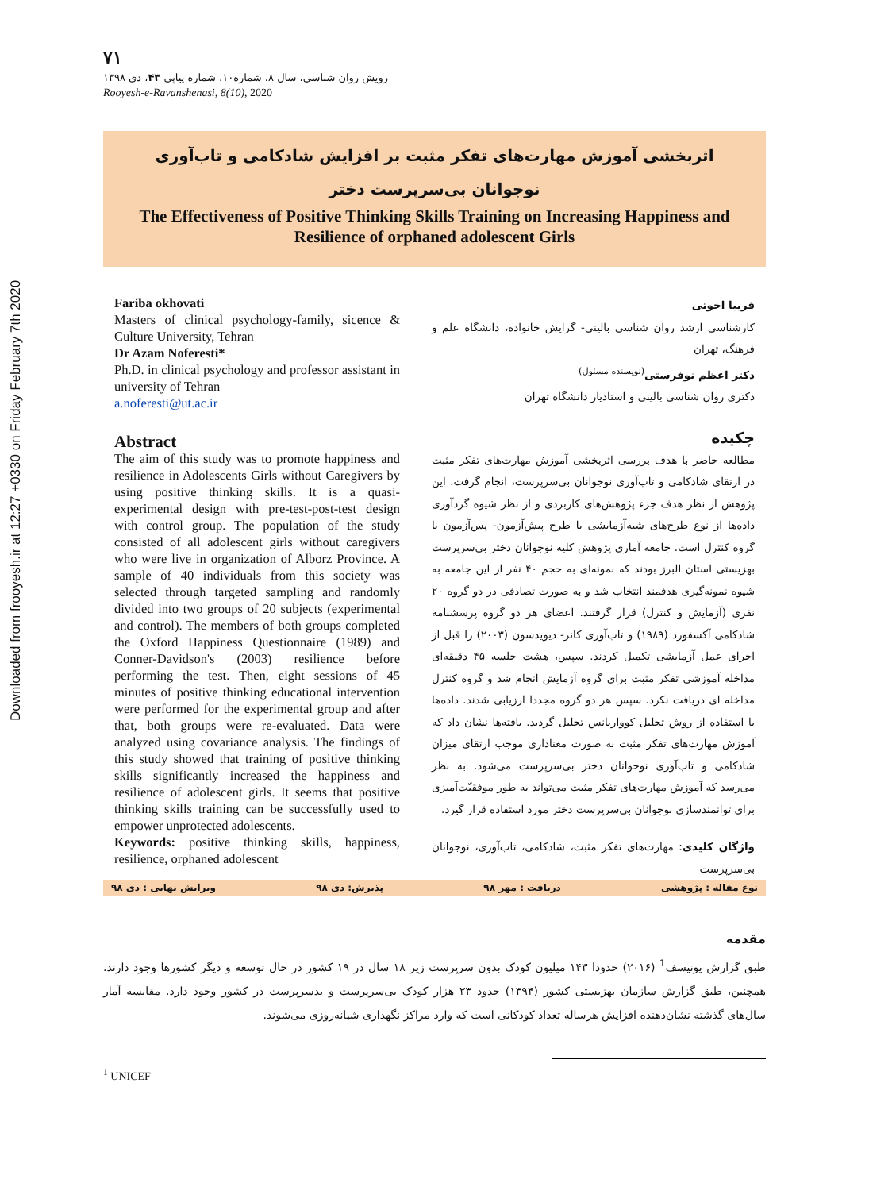Downloaded from frooyesh.ir at 12:27 +0330 on Friday February 7th 2020
۷۱
رویش روان شناسی، سال ۸، شماره۱۰، شماره پیاپی ۴۳، دی ۱۳۹۸
Rooyesh-e-Ravanshenasi, 8(10), 2020
اثربخشی آموزش مهارت‌های تفکر مثبت بر افزایش شادکامی و تاب‌آوری
نوجوانان بی‌سرپرست دختر
The Effectiveness of Positive Thinking Skills Training on Increasing Happiness and Resilience of orphaned adolescent Girls
Fariba okhovati
Masters of clinical psychology-family, sicence & Culture University, Tehran
Dr Azam Noferesti*
Ph.D. in clinical psychology and professor assistant in university of Tehran
a.noferesti@ut.ac.ir
Abstract
The aim of this study was to promote happiness and resilience in Adolescents Girls without Caregivers by using positive thinking skills. It is a quasi-experimental design with pre-test-post-test design with control group. The population of the study consisted of all adolescent girls without caregivers who were live in organization of Alborz Province. A sample of 40 individuals from this society was selected through targeted sampling and randomly divided into two groups of 20 subjects (experimental and control). The members of both groups completed the Oxford Happiness Questionnaire (1989) and Conner-Davidson's (2003) resilience before performing the test. Then, eight sessions of 45 minutes of positive thinking educational intervention were performed for the experimental group and after that, both groups were re-evaluated. Data were analyzed using covariance analysis. The findings of this study showed that training of positive thinking skills significantly increased the happiness and resilience of adolescent girls. It seems that positive thinking skills training can be successfully used to empower unprotected adolescents.
Keywords: positive thinking skills, happiness, resilience, orphaned adolescent
فریبا اخوتی
کارشناسی ارشد روان شناسی بالینی- گرایش خانواده، دانشگاه علم و فرهنگ، تهران
دکتر اعظم نوفرستی<sup>(نویسنده مسئول)</sup>
دکتری روان شناسی بالینی و استادیار دانشگاه تهران
چکیده
مطالعه حاضر با هدف بررسی اثربخشی آموزش مهارت‌های تفکر مثبت در ارتقای شادکامی و تاب‌آوری نوجوانان بی‌سرپرست، انجام گرفت. این پژوهش از نظر هدف جزء پژوهش‌های کاربردی و از نظر شیوه گردآوری داده‌ها از نوع طرح‌های شبه‌آزمایشی با طرح پیش‌آزمون- پس‌آزمون با گروه کنترل است. جامعه آماری پژوهش کلیه نوجوانان دختر بی‌سرپرست بهزیستی استان البرز بودند که نمونه‌ای به حجم ۴۰ نفر از این جامعه به شیوه نمونه‌گیری هدفمند انتخاب شد و به صورت تصادفی در دو گروه ۲۰ نفری (آزمایش و کنترل) قرار گرفتند. اعضای هر دو گروه پرسشنامه شادکامی آکسفورد (۱۹۸۹) و تاب‌آوری کانر- دیویدسون (۲۰۰۳) را قبل از اجرای عمل آزمایشی تکمیل کردند. سپس، هشت جلسه ۴۵ دقیقه‌ای مداخله آموزشی تفکر مثبت برای گروه آزمایش انجام شد و گروه کنترل مداخله ای دریافت نکرد. سپس هر دو گروه مجددا ارزیابی شدند. داده‌ها با استفاده از روش تحلیل کوواریانس تحلیل گردید. یافته‌ها نشان داد که آموزش مهارت‌های تفکر مثبت به صورت معناداری موجب ارتقای میزان شادکامی و تاب‌آوری نوجوانان دختر بی‌سرپرست می‌شود. به نظر می‌رسد که آموزش مهارت‌های تفکر مثبت می‌تواند به طور موفقیّت‌آمیزی برای توانمندسازی نوجوانان بی‌سرپرست دختر مورد استفاده قرار گیرد.
واژگان کلیدی: مهارت‌های تفکر مثبت، شادکامی، تاب‌آوری، نوجوانان بی‌سرپرست
نوع مقاله : پژوهشی دریافت : مهر ۹۸ پذیرش: دی ۹۸ ویرایش نهایی : دی ۹۸
مقدمه
طبق گزارش یونیسف<sup>1</sup> (۲۰۱۶) حدودا ۱۴۳ میلیون کودک بدون سرپرست زیر ۱۸ سال در ۱۹ کشور در حال توسعه و دیگر کشورها وجود دارند. همچنین، طبق گزارش سازمان بهزیستی کشور (۱۳۹۴) حدود ۲۳ هزار کودک بی‌سرپرست و بدسرپرست در کشور وجود دارد. مقایسه آمار سال‌های گذشته نشان‌دهنده افزایش هرساله تعداد کودکانی است که وارد مراکز نگهداری شبانه‌روزی می‌شوند.
<sup>1</sup> UNICEF